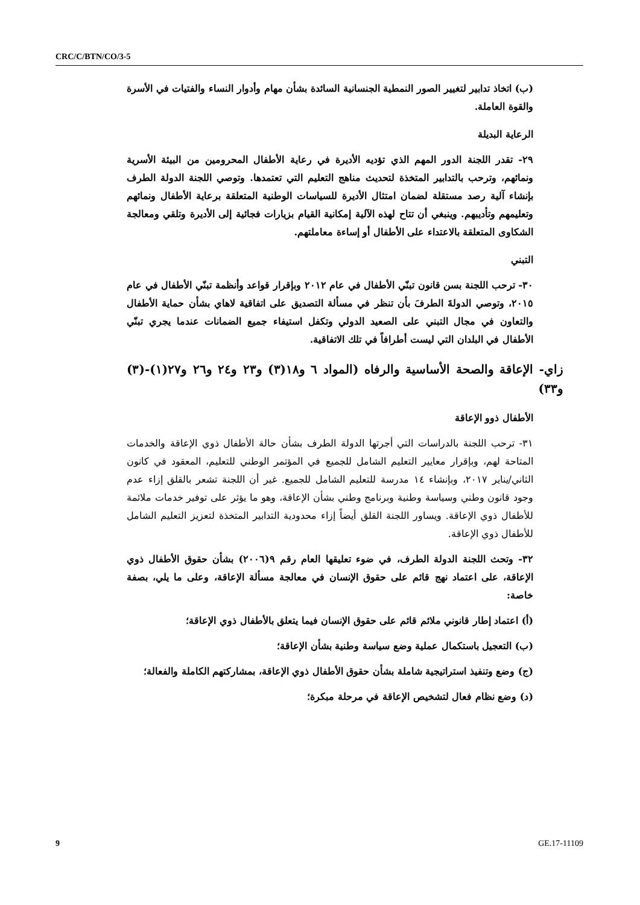CRC/C/BTN/CO/3-5
(ب) اتخاذ تدابير لتغيير الصور النمطية الجنسانية السائدة بشأن مهام وأدوار النساء والفتيات في الأسرة والقوة العاملة.
الرعاية البديلة
٢٩- تقدر اللجنة الدور المهم الذي تؤديه الأديرة في رعاية الأطفال المحرومين من البيئة الأسرية ونمائهم، وترحب بالتدابير المتخذة لتحديث مناهج التعليم التي تعتمدها. وتوصي اللجنة الدولة الطرف بإنشاء آلية رصد مستقلة لضمان امتثال الأديرة للسياسات الوطنية المتعلقة برعاية الأطفال ونمائهم وتعليمهم وتأديبهم. وينبغي أن تتاح لهذه الآلية إمكانية القيام بزيارات فجائية إلى الأديرة وتلقي ومعالجة الشكاوى المتعلقة بالاعتداء على الأطفال أو إساءة معاملتهم.
التبني
٣٠- ترحب اللجنة بسن قانون تبنّي الأطفال في عام ٢٠١٢ وبإقرار قواعد وأنظمة تبنّي الأطفال في عام ٢٠١٥، وتوصي الدولةَ الطرفَ بأن تنظر في مسألة التصديق على اتفاقية لاهاي بشأن حماية الأطفال والتعاون في مجال التبني على الصعيد الدولي وتكفل استيفاء جميع الضمانات عندما يجري تبنّي الأطفال في البلدان التي ليست أطرافاً في تلك الاتفاقية.
زاي- الإعاقة والصحة الأساسية والرفاه (المواد ٦ و١٨(٣) و٢٣ و٢٤ و٢٦ و٢٧(١)-(٣) و٣٣)
الأطفال ذوو الإعاقة
٣١- ترحب اللجنة بالدراسات التي أجرتها الدولة الطرف بشأن حالة الأطفال ذوي الإعاقة والخدمات المتاحة لهم، وبإقرار معايير التعليم الشامل للجميع في المؤتمر الوطني للتعليم، المعقود في كانون الثاني/يناير ٢٠١٧، وبإنشاء ١٤ مدرسة للتعليم الشامل للجميع. غير أن اللجنة تشعر بالقلق إزاء عدم وجود قانون وطني وسياسة وطنية وبرنامج وطني بشأن الإعاقة، وهو ما يؤثر على توفير خدمات ملائمة للأطفال ذوي الإعاقة. ويساور اللجنة القلق أيضاً إزاء محدودية التدابير المتخذة لتعزيز التعليم الشامل للأطفال ذوي الإعاقة.
٣٢- وتحث اللجنة الدولة الطرف، في ضوء تعليقها العام رقم ٩(٢٠٠٦) بشأن حقوق الأطفال ذوي الإعاقة، على اعتماد نهج قائم على حقوق الإنسان في معالجة مسألة الإعاقة، وعلى ما يلي، بصفة خاصة:
(أ) اعتماد إطار قانوني ملائم قائم على حقوق الإنسان فيما يتعلق بالأطفال ذوي الإعاقة؛
(ب) التعجيل باستكمال عملية وضع سياسة وطنية بشأن الإعاقة؛
(ج) وضع وتنفيذ استراتيجية شاملة بشأن حقوق الأطفال ذوي الإعاقة، بمشاركتهم الكاملة والفعالة؛
(د) وضع نظام فعال لتشخيص الإعاقة في مرحلة مبكرة؛
9 GE.17-11109